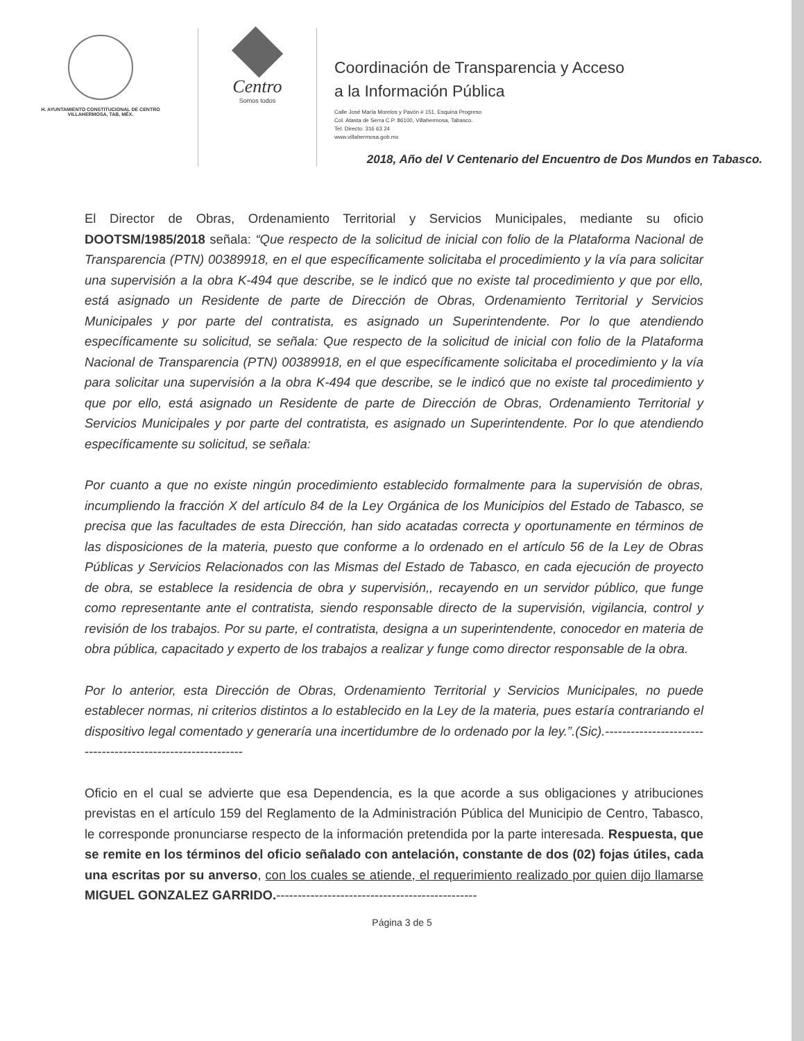H. AYUNTAMIENTO CONSTITUCIONAL DE CENTRO
VILLAHERMOSA, TAB, MÉX.
Centro
Somos todos
Coordinación de Transparencia y Acceso
a la Información Pública
Calle José María Morelos y Pavón # 151, Esquina Progreso
Col. Atasta de Serra C.P. 86100, Villahermosa, Tabasco.
Tel. Directo: 316 63 24
www.villahermosa.gob.mx
2018, Año del V Centenario del Encuentro de Dos Mundos en Tabasco.
El Director de Obras, Ordenamiento Territorial y Servicios Municipales, mediante su oficio DOOTSM/1985/2018 señala: “Que respecto de la solicitud de inicial con folio de la Plataforma Nacional de Transparencia (PTN) 00389918, en el que específicamente solicitaba el procedimiento y la vía para solicitar una supervisión a la obra K-494 que describe, se le indicó que no existe tal procedimiento y que por ello, está asignado un Residente de parte de Dirección de Obras, Ordenamiento Territorial y Servicios Municipales y por parte del contratista, es asignado un Superintendente. Por lo que atendiendo específicamente su solicitud, se señala: Que respecto de la solicitud de inicial con folio de la Plataforma Nacional de Transparencia (PTN) 00389918, en el que específicamente solicitaba el procedimiento y la vía para solicitar una supervisión a la obra K-494 que describe, se le indicó que no existe tal procedimiento y que por ello, está asignado un Residente de parte de Dirección de Obras, Ordenamiento Territorial y Servicios Municipales y por parte del contratista, es asignado un Superintendente. Por lo que atendiendo específicamente su solicitud, se señala:
Por cuanto a que no existe ningún procedimiento establecido formalmente para la supervisión de obras, incumpliendo la fracción X del artículo 84 de la Ley Orgánica de los Municipios del Estado de Tabasco, se precisa que las facultades de esta Dirección, han sido acatadas correcta y oportunamente en términos de las disposiciones de la materia, puesto que conforme a lo ordenado en el artículo 56 de la Ley de Obras Públicas y Servicios Relacionados con las Mismas del Estado de Tabasco, en cada ejecución de proyecto de obra, se establece la residencia de obra y supervisión,, recayendo en un servidor público, que funge como representante ante el contratista, siendo responsable directo de la supervisión, vigilancia, control y revisión de los trabajos. Por su parte, el contratista, designa a un superintendente, conocedor en materia de obra pública, capacitado y experto de los trabajos a realizar y funge como director responsable de la obra.
Por lo anterior, esta Dirección de Obras, Ordenamiento Territorial y Servicios Municipales, no puede establecer normas, ni criterios distintos a lo establecido en la Ley de la materia, pues estaría contrariando el dispositivo legal comentado y generaría una incertidumbre de lo ordenado por la ley.”.(Sic).------------------------------------------------------------
Oficio en el cual se advierte que esa Dependencia, es la que acorde a sus obligaciones y atribuciones previstas en el artículo 159 del Reglamento de la Administración Pública del Municipio de Centro, Tabasco, le corresponde pronunciarse respecto de la información pretendida por la parte interesada. Respuesta, que se remite en los términos del oficio señalado con antelación, constante de dos (02) fojas útiles, cada una escritas por su anverso, con los cuales se atiende, el requerimiento realizado por quien dijo llamarse MIGUEL GONZALEZ GARRIDO.-----------------------------------------------
Página 3 de 5